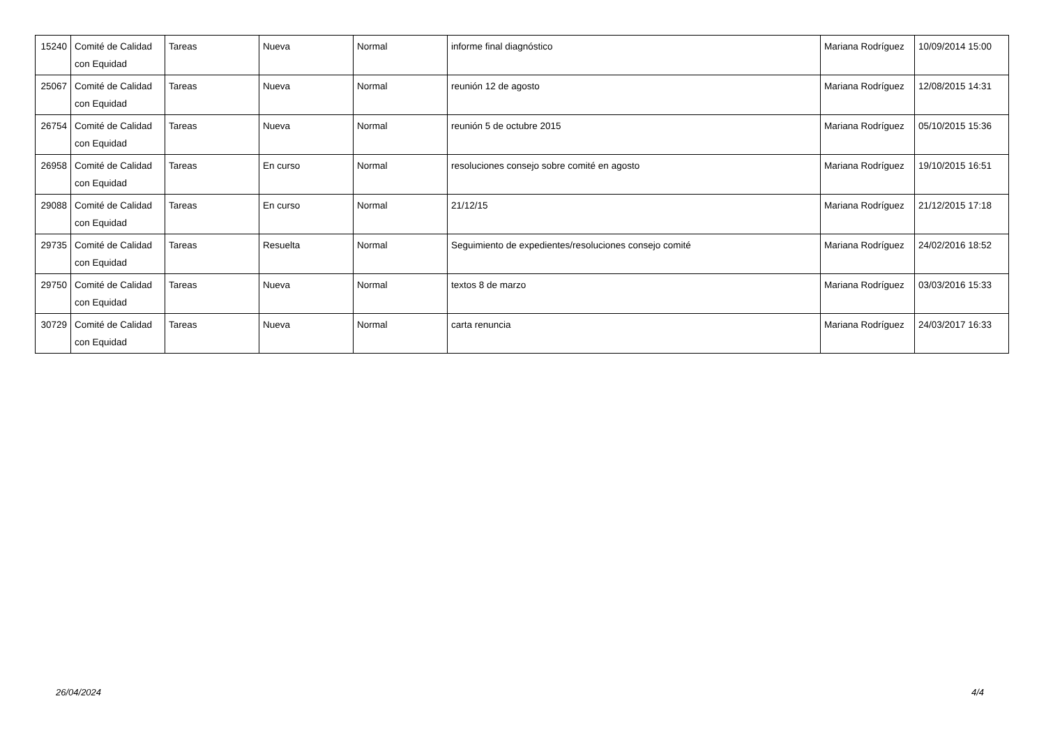| 15240 | Comité de Calidad con Equidad | Tareas | Nueva | Normal | informe final diagnóstico | Mariana Rodríguez | 10/09/2014 15:00 |
| 25067 | Comité de Calidad con Equidad | Tareas | Nueva | Normal | reunión 12 de agosto | Mariana Rodríguez | 12/08/2015 14:31 |
| 26754 | Comité de Calidad con Equidad | Tareas | Nueva | Normal | reunión 5 de octubre 2015 | Mariana Rodríguez | 05/10/2015 15:36 |
| 26958 | Comité de Calidad con Equidad | Tareas | En curso | Normal | resoluciones consejo sobre comité en agosto | Mariana Rodríguez | 19/10/2015 16:51 |
| 29088 | Comité de Calidad con Equidad | Tareas | En curso | Normal | 21/12/15 | Mariana Rodríguez | 21/12/2015 17:18 |
| 29735 | Comité de Calidad con Equidad | Tareas | Resuelta | Normal | Seguimiento de expedientes/resoluciones consejo comité | Mariana Rodríguez | 24/02/2016 18:52 |
| 29750 | Comité de Calidad con Equidad | Tareas | Nueva | Normal | textos 8 de marzo | Mariana Rodríguez | 03/03/2016 15:33 |
| 30729 | Comité de Calidad con Equidad | Tareas | Nueva | Normal | carta renuncia | Mariana Rodríguez | 24/03/2017 16:33 |
26/04/2024 4/4